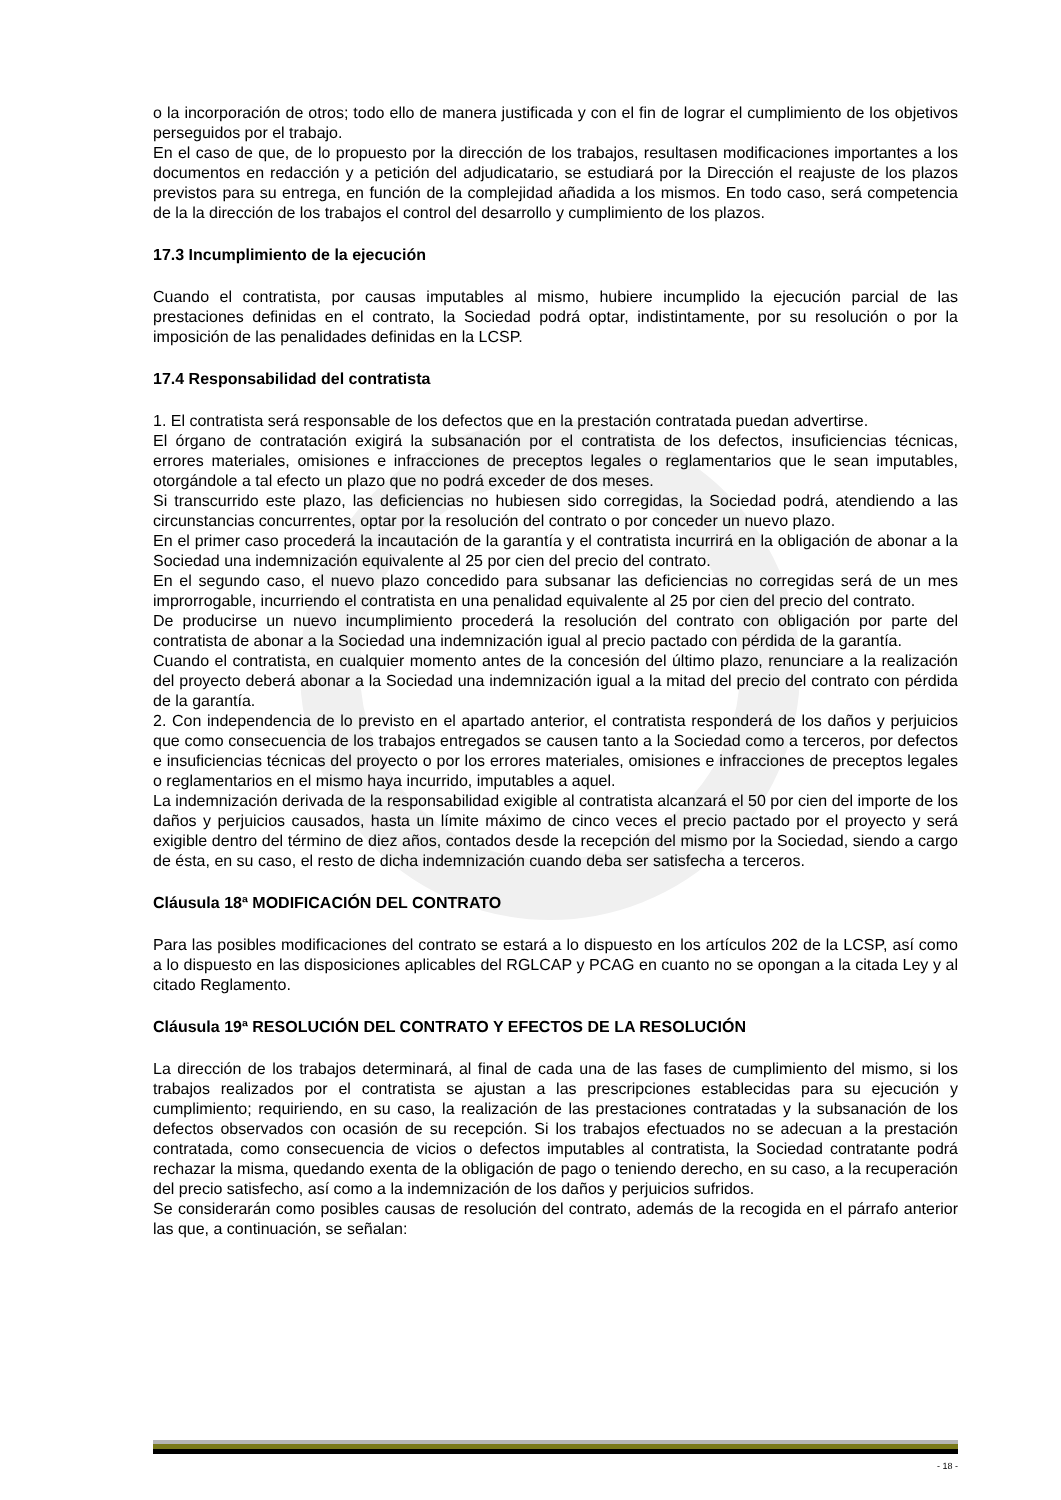o la incorporación de otros; todo ello de manera justificada y con el fin de lograr el cumplimiento de los objetivos perseguidos por el trabajo.
En el caso de que, de lo propuesto por la dirección de los trabajos, resultasen modificaciones importantes a los documentos en redacción y a petición del adjudicatario, se estudiará por la Dirección el reajuste de los plazos previstos para su entrega, en función de la complejidad añadida a los mismos. En todo caso, será competencia de la la dirección de los trabajos el control del desarrollo y cumplimiento de los plazos.
17.3 Incumplimiento de la ejecución
Cuando el contratista, por causas imputables al mismo, hubiere incumplido la ejecución parcial de las prestaciones definidas en el contrato, la Sociedad podrá optar, indistintamente, por su resolución o por la imposición de las penalidades definidas en la LCSP.
17.4 Responsabilidad del contratista
1. El contratista será responsable de los defectos que en la prestación contratada puedan advertirse.
El órgano de contratación exigirá la subsanación por el contratista de los defectos, insuficiencias técnicas, errores materiales, omisiones e infracciones de preceptos legales o reglamentarios que le sean imputables, otorgándole a tal efecto un plazo que no podrá exceder de dos meses.
Si transcurrido este plazo, las deficiencias no hubiesen sido corregidas, la Sociedad podrá, atendiendo a las circunstancias concurrentes, optar por la resolución del contrato o por conceder un nuevo plazo.
En el primer caso procederá la incautación de la garantía y el contratista incurrirá en la obligación de abonar a la Sociedad una indemnización equivalente al 25 por cien del precio del contrato.
En el segundo caso, el nuevo plazo concedido para subsanar las deficiencias no corregidas será de un mes improrrogable, incurriendo el contratista en una penalidad equivalente al 25 por cien del precio del contrato.
De producirse un nuevo incumplimiento procederá la resolución del contrato con obligación por parte del contratista de abonar a la Sociedad una indemnización igual al precio pactado con pérdida de la garantía.
Cuando el contratista, en cualquier momento antes de la concesión del último plazo, renunciare a la realización del proyecto deberá abonar a la Sociedad una indemnización igual a la mitad del precio del contrato con pérdida de la garantía.
2. Con independencia de lo previsto en el apartado anterior, el contratista responderá de los daños y perjuicios que como consecuencia de los trabajos entregados se causen tanto a la Sociedad como a terceros, por defectos e insuficiencias técnicas del proyecto o por los errores materiales, omisiones e infracciones de preceptos legales o reglamentarios en el mismo haya incurrido, imputables a aquel.
La indemnización derivada de la responsabilidad exigible al contratista alcanzará el 50 por cien del importe de los daños y perjuicios causados, hasta un límite máximo de cinco veces el precio pactado por el proyecto y será exigible dentro del término de diez años, contados desde la recepción del mismo por la Sociedad, siendo a cargo de ésta, en su caso, el resto de dicha indemnización cuando deba ser satisfecha a terceros.
Cláusula 18ª MODIFICACIÓN DEL CONTRATO
Para las posibles modificaciones del contrato se estará a lo dispuesto en los artículos 202 de la LCSP, así como a lo dispuesto en las disposiciones aplicables del RGLCAP y PCAG en cuanto no se opongan a la citada Ley y al citado Reglamento.
Cláusula 19ª RESOLUCIÓN DEL CONTRATO Y EFECTOS DE LA RESOLUCIÓN
La dirección de los trabajos determinará, al final de cada una de las fases de cumplimiento del mismo, si los trabajos realizados por el contratista se ajustan a las prescripciones establecidas para su ejecución y cumplimiento; requiriendo, en su caso, la realización de las prestaciones contratadas y la subsanación de los defectos observados con ocasión de su recepción. Si los trabajos efectuados no se adecuan a la prestación contratada, como consecuencia de vicios o defectos imputables al contratista, la Sociedad contratante podrá rechazar la misma, quedando exenta de la obligación de pago o teniendo derecho, en su caso, a la recuperación del precio satisfecho, así como a la indemnización de los daños y perjuicios sufridos.
Se considerarán como posibles causas de resolución del contrato, además de la recogida en el párrafo anterior las que, a continuación, se señalan:
- 18 -